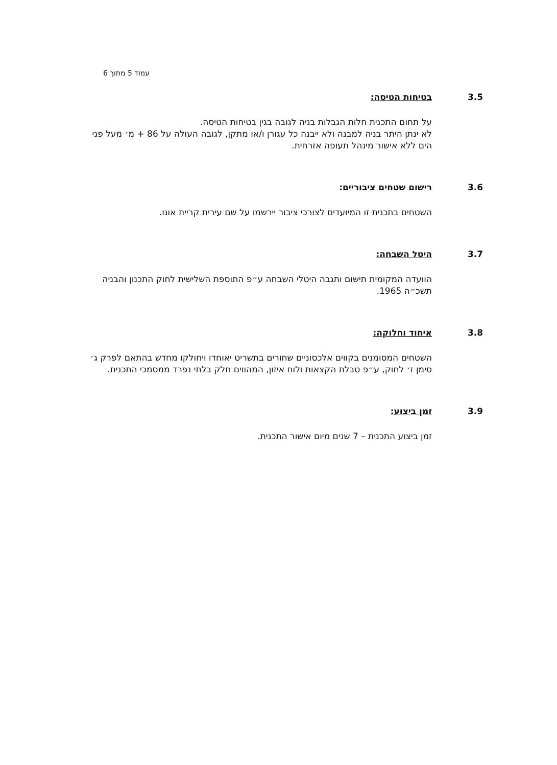עמוד 5 מתוך 6
3.5 בטיחות הטיסה:
על תחום התכנית חלות הגבלות בניה לגובה בגין בטיחות הטיסה.
לא ינתן היתר בניה למבנה ולא ייבנה כל עגורן ו/או מתקן, לגובה העולה על 86 + מ׳ מעל פני הים ללא אישור מינהל תעופה אזרחית.
3.6 רישום שטחים ציבוריים:
השטחים בתכנית זו המיועדים לצורכי ציבור יירשמו על שם עירית קריית אונו.
3.7 היטל השבחה:
הוועדה המקומית תישום ותגבה היטלי השבחה ע״פ התוספת השלישית לחוק התכנון והבניה תשכ״ה 1965.
3.8 איחוד וחלוקה:
השטחים המסומנים בקווים אלכסוניים שחורים בתשריט יאוחדו ויחולקו מחדש בהתאם לפרק ג׳ סימן ז׳ לחוק, ע״פ טבלת הקצאות ולוח איזון, המהווים חלק בלתי נפרד ממסמכי התכנית.
3.9 זמן ביצוע:
זמן ביצוע התכנית – 7 שנים מיום אישור התכנית.